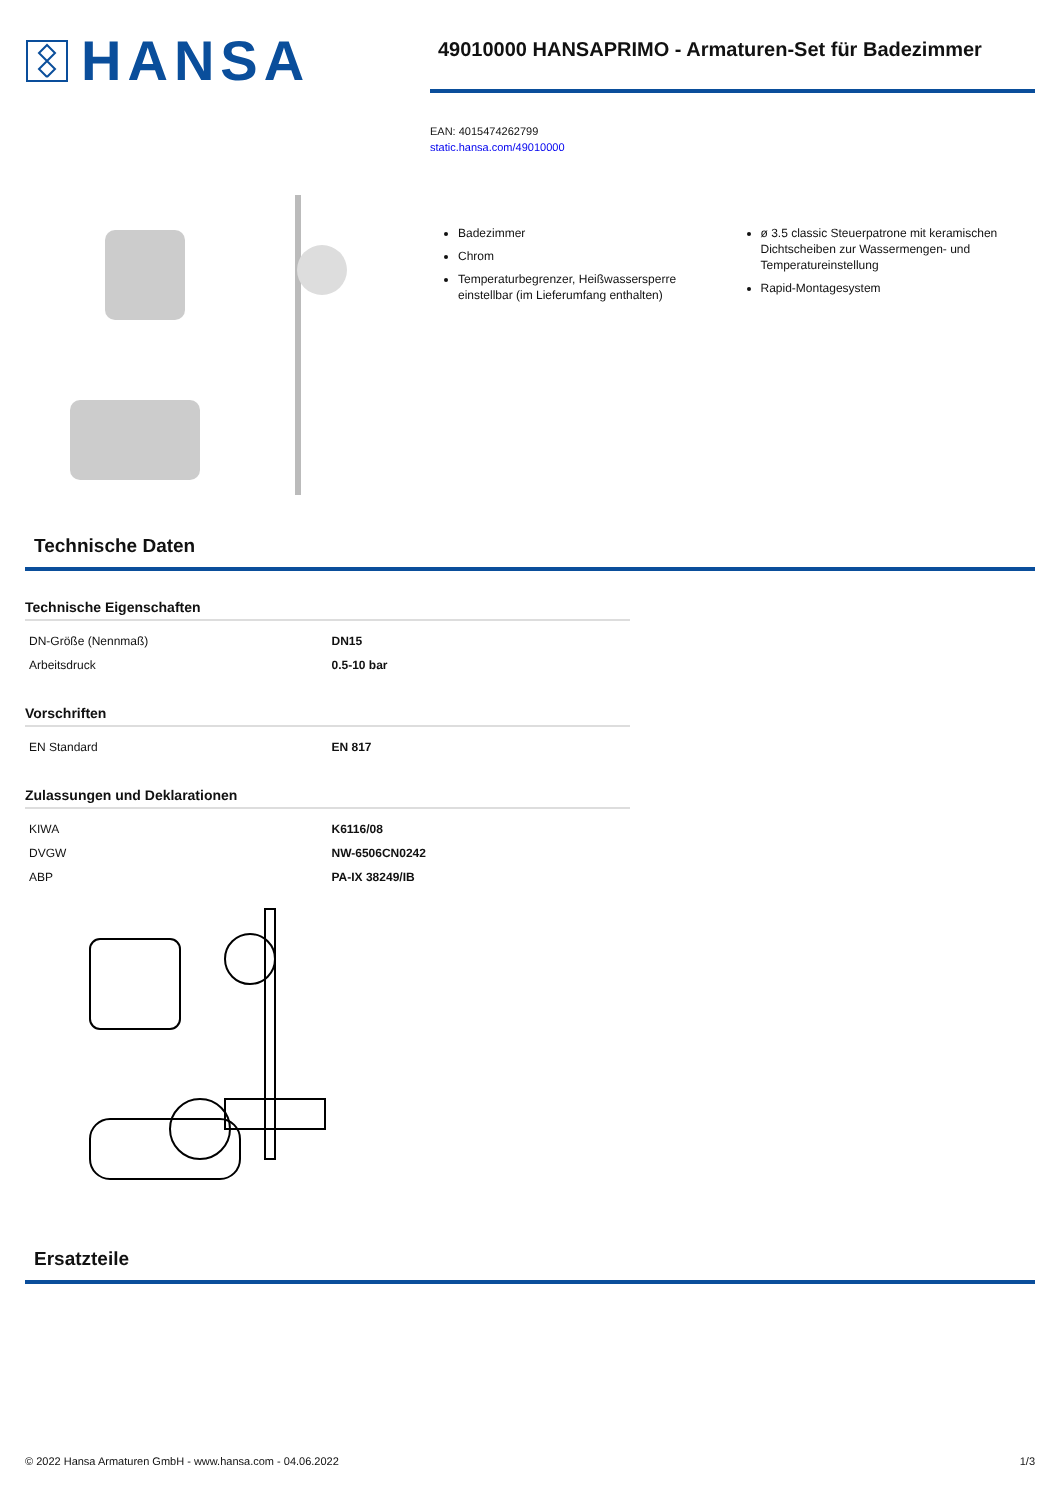HANSA
49010000 HANSAPRIMO - Armaturen-Set für Badezimmer
EAN: 4015474262799
static.hansa.com/49010000
Badezimmer
Chrom
Temperaturbegrenzer, Heißwassersperre einstellbar (im Lieferumfang enthalten)
ø 3.5 classic Steuerpatrone mit keramischen Dichtscheiben zur Wassermengen- und Temperatureinstellung
Rapid-Montagesystem
Technische Daten
Technische Eigenschaften
| DN-Größe (Nennmaß) | DN15 |
| Arbeitsdruck | 0.5-10 bar |
Vorschriften
| EN Standard | EN 817 |
Zulassungen und Deklarationen
| KIWA | K6116/08 |
| DVGW | NW-6506CN0242 |
| ABP | PA-IX 38249/IB |
Ersatzteile
© 2022 Hansa Armaturen GmbH - www.hansa.com - 04.06.2022 1/3